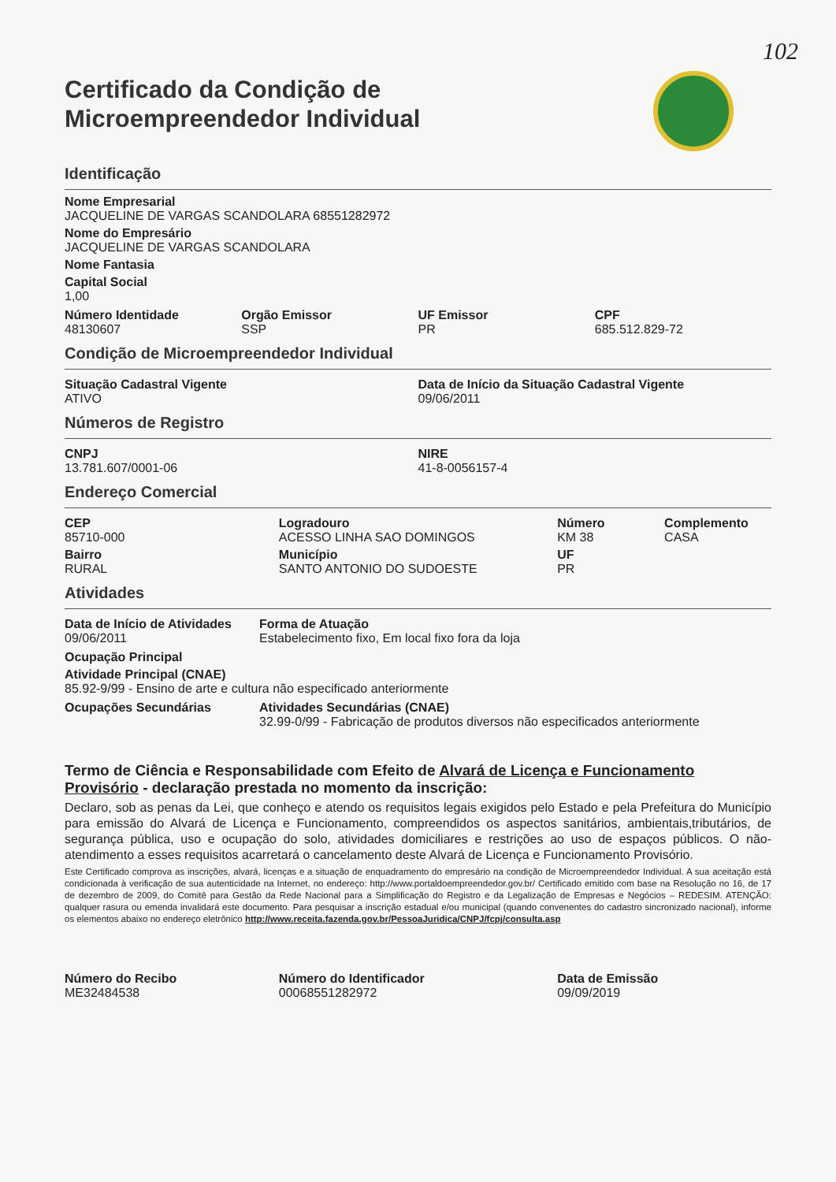102
Certificado da Condição de
Microempreendedor Individual
Identificação
Nome Empresarial
JACQUELINE DE VARGAS SCANDOLARA 68551282972
Nome do Empresário
JACQUELINE DE VARGAS SCANDOLARA
Nome Fantasia
Capital Social
1,00
Número Identidade
48130607
Orgão Emissor
SSP
UF Emissor
PR
CPF
685.512.829-72
Condição de Microempreendedor Individual
Situação Cadastral Vigente
ATIVO
Data de Início da Situação Cadastral Vigente
09/06/2011
Números de Registro
CNPJ
13.781.607/0001-06
NIRE
41-8-0056157-4
Endereço Comercial
CEP
85710-000
Bairro
RURAL
Logradouro
ACESSO LINHA SAO DOMINGOS
Município
SANTO ANTONIO DO SUDOESTE
Número
KM 38
UF
PR
Complemento
CASA
Atividades
Data de Início de Atividades
09/06/2011
Forma de Atuação
Estabelecimento fixo, Em local fixo fora da loja
Ocupação Principal
Atividade Principal (CNAE)
85.92-9/99 - Ensino de arte e cultura não especificado anteriormente
Ocupações Secundárias Atividades Secundárias (CNAE)
32.99-0/99 - Fabricação de produtos diversos não especificados anteriormente
Termo de Ciência e Responsabilidade com Efeito de Alvará de Licença e Funcionamento Provisório - declaração prestada no momento da inscrição:
Declaro, sob as penas da Lei, que conheço e atendo os requisitos legais exigidos pelo Estado e pela Prefeitura do Município para emissão do Alvará de Licença e Funcionamento, compreendidos os aspectos sanitários, ambientais,tributários, de segurança pública, uso e ocupação do solo, atividades domiciliares e restrições ao uso de espaços públicos. O não-atendimento a esses requisitos acarretará o cancelamento deste Alvará de Licença e Funcionamento Provisório.
Este Certificado comprova as inscrições, alvará, licenças e a situação de enquadramento do empresário na condição de Microempreendedor Individual. A sua aceitação está condicionada à verificação de sua autenticidade na Internet, no endereço: http://www.portaldoempreendedor.gov.br/ Certificado emitido com base na Resolução no 16, de 17 de dezembro de 2009, do Comitê para Gestão da Rede Nacional para a Simplificação do Registro e da Legalização de Empresas e Negócios – REDESIM. ATENÇÃO: qualquer rasura ou emenda invalidará este documento. Para pesquisar a inscrição estadual e/ou municipal (quando convenentes do cadastro sincronizado nacional), informe os elementos abaixo no endereço eletrônico http://www.receita.fazenda.gov.br/PessoaJuridica/CNPJ/fcpj/consulta.asp
Número do Recibo
ME32484538
Número do Identificador
00068551282972
Data de Emissão
09/09/2019